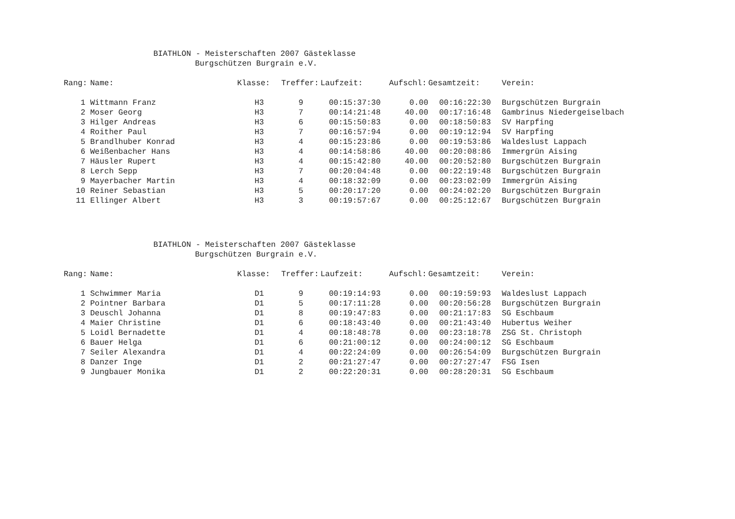BIATHLON - Meisterschaften 2007 Gästeklasse
Burgschützen Burgrain e.V.
| Rang: | Name: | Klasse: | Treffer: | Laufzeit: | Aufschl: | Gesamtzeit: | Verein: |
| --- | --- | --- | --- | --- | --- | --- | --- |
| 1 | Wittmann Franz | H3 | 9 | 00:15:37:30 | 0.00 | 00:16:22:30 | Burgschützen Burgrain |
| 2 | Moser Georg | H3 | 7 | 00:14:21:48 | 40.00 | 00:17:16:48 | Gambrinus Niedergeiselbach |
| 3 | Hilger Andreas | H3 | 6 | 00:15:50:83 | 0.00 | 00:18:50:83 | SV Harpfing |
| 4 | Roither Paul | H3 | 7 | 00:16:57:94 | 0.00 | 00:19:12:94 | SV Harpfing |
| 5 | Brandlhuber Konrad | H3 | 4 | 00:15:23:86 | 0.00 | 00:19:53:86 | Waldeslust Lappach |
| 6 | Weißenbacher Hans | H3 | 4 | 00:14:58:86 | 40.00 | 00:20:08:86 | Immergrün Aising |
| 7 | Häusler Rupert | H3 | 4 | 00:15:42:80 | 40.00 | 00:20:52:80 | Burgschützen Burgrain |
| 8 | Lerch Sepp | H3 | 7 | 00:20:04:48 | 0.00 | 00:22:19:48 | Burgschützen Burgrain |
| 9 | Mayerbacher Martin | H3 | 4 | 00:18:32:09 | 0.00 | 00:23:02:09 | Immergrün Aising |
| 10 | Reiner Sebastian | H3 | 5 | 00:20:17:20 | 0.00 | 00:24:02:20 | Burgschützen Burgrain |
| 11 | Ellinger Albert | H3 | 3 | 00:19:57:67 | 0.00 | 00:25:12:67 | Burgschützen Burgrain |
BIATHLON - Meisterschaften 2007 Gästeklasse
Burgschützen Burgrain e.V.
| Rang: | Name: | Klasse: | Treffer: | Laufzeit: | Aufschl: | Gesamtzeit: | Verein: |
| --- | --- | --- | --- | --- | --- | --- | --- |
| 1 | Schwimmer Maria | D1 | 9 | 00:19:14:93 | 0.00 | 00:19:59:93 | Waldeslust Lappach |
| 2 | Pointner Barbara | D1 | 5 | 00:17:11:28 | 0.00 | 00:20:56:28 | Burgschützen Burgrain |
| 3 | Deuschl Johanna | D1 | 8 | 00:19:47:83 | 0.00 | 00:21:17:83 | SG Eschbaum |
| 4 | Maier Christine | D1 | 6 | 00:18:43:40 | 0.00 | 00:21:43:40 | Hubertus Weiher |
| 5 | Loidl Bernadette | D1 | 4 | 00:18:48:78 | 0.00 | 00:23:18:78 | ZSG St. Christoph |
| 6 | Bauer Helga | D1 | 6 | 00:21:00:12 | 0.00 | 00:24:00:12 | SG Eschbaum |
| 7 | Seiler Alexandra | D1 | 4 | 00:22:24:09 | 0.00 | 00:26:54:09 | Burgschützen Burgrain |
| 8 | Danzer Inge | D1 | 2 | 00:21:27:47 | 0.00 | 00:27:27:47 | FSG Isen |
| 9 | Jungbauer Monika | D1 | 2 | 00:22:20:31 | 0.00 | 00:28:20:31 | SG Eschbaum |